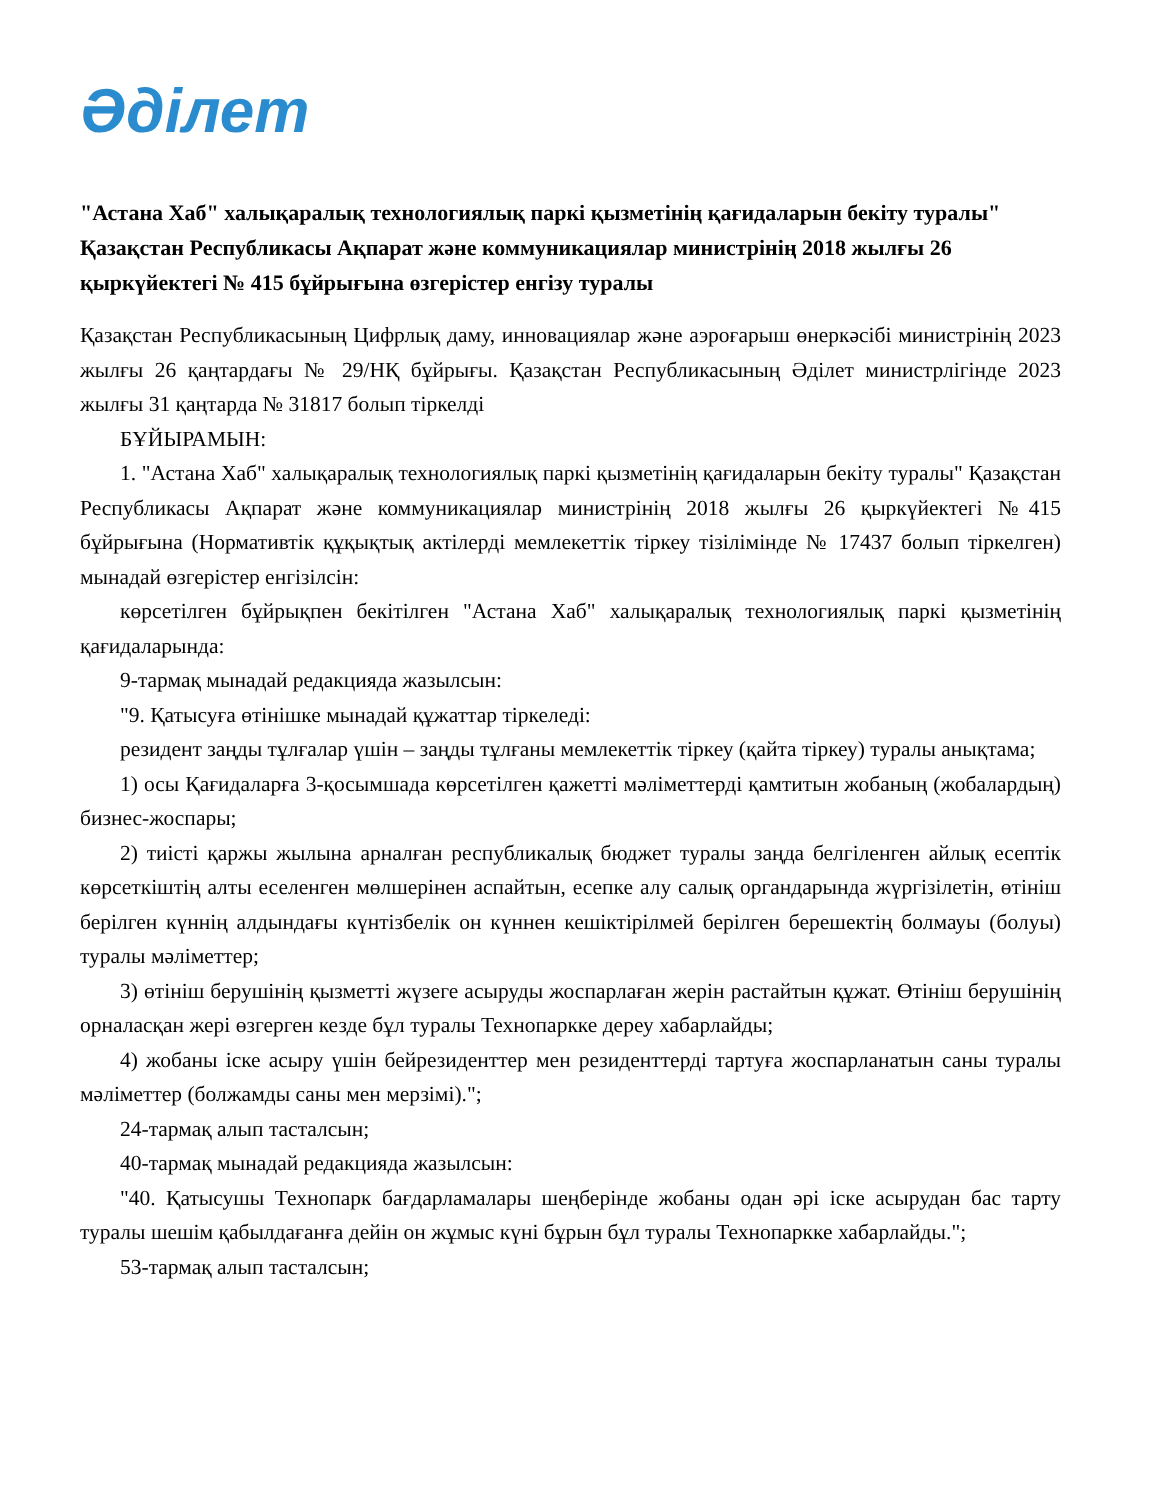Әділет
"Астана Хаб" халықаралық технологиялық паркі қызметінің қағидаларын бекіту туралы" Қазақстан Республикасы Ақпарат және коммуникациялар министрінің 2018 жылғы 26 қыркүйектегі № 415 бұйрығына өзгерістер енгізу туралы
Қазақстан Республикасының Цифрлық даму, инновациялар және аэроғарыш өнеркәсібі министрінің 2023 жылғы 26 қаңтардағы № 29/НҚ бұйрығы. Қазақстан Республикасының Әділет министрлігінде 2023 жылғы 31 қаңтарда № 31817 болып тіркелді
БҰЙЫРАМЫН:
1. "Астана Хаб" халықаралық технологиялық паркі қызметінің қағидаларын бекіту туралы" Қазақстан Республикасы Ақпарат және коммуникациялар министрінің 2018 жылғы 26 қыркүйектегі №415 бұйрығына (Нормативтік құқықтық актілерді мемлекеттік тіркеу тізілімінде № 17437 болып тіркелген) мынадай өзгерістер енгізілсін:
көрсетілген бұйрықпен бекітілген "Астана Хаб" халықаралық технологиялық паркі қызметінің қағидаларында:
9-тармақ мынадай редакцияда жазылсын:
"9. Қатысуға өтінішке мынадай құжаттар тіркеледі:
резидент заңды тұлғалар үшін – заңды тұлғаны мемлекеттік тіркеу (қайта тіркеу) туралы анықтама;
1) осы Қағидаларға 3-қосымшада көрсетілген қажетті мәліметтерді қамтитын жобаның (жобалардың) бизнес-жоспары;
2) тиісті қаржы жылына арналған республикалық бюджет туралы заңда белгіленген айлық есептік көрсеткіштің алты еселенген мөлшерінен аспайтын, есепке алу салық органдарында жүргізілетін, өтініш берілген күннің алдындағы күнтізбелік он күннен кешіктірілмей берілген берешектің болмауы (болуы) туралы мәліметтер;
3) өтініш берушінің қызметті жүзеге асыруды жоспарлаған жерін растайтын құжат. Өтініш берушінің орналасқан жері өзгерген кезде бұл туралы Технопаркке дереу хабарлайды;
4) жобаны іске асыру үшін бейрезиденттер мен резиденттерді тартуға жоспарланатын саны туралы мәліметтер (болжамды саны мен мерзімі).";
24-тармақ алып тасталсын;
40-тармақ мынадай редакцияда жазылсын:
"40. Қатысушы Технопарк бағдарламалары шеңберінде жобаны одан әрі іске асырудан бас тарту туралы шешім қабылдағанға дейін он жұмыс күні бұрын бұл туралы Технопаркке хабарлайды.";
53-тармақ алып тасталсын;